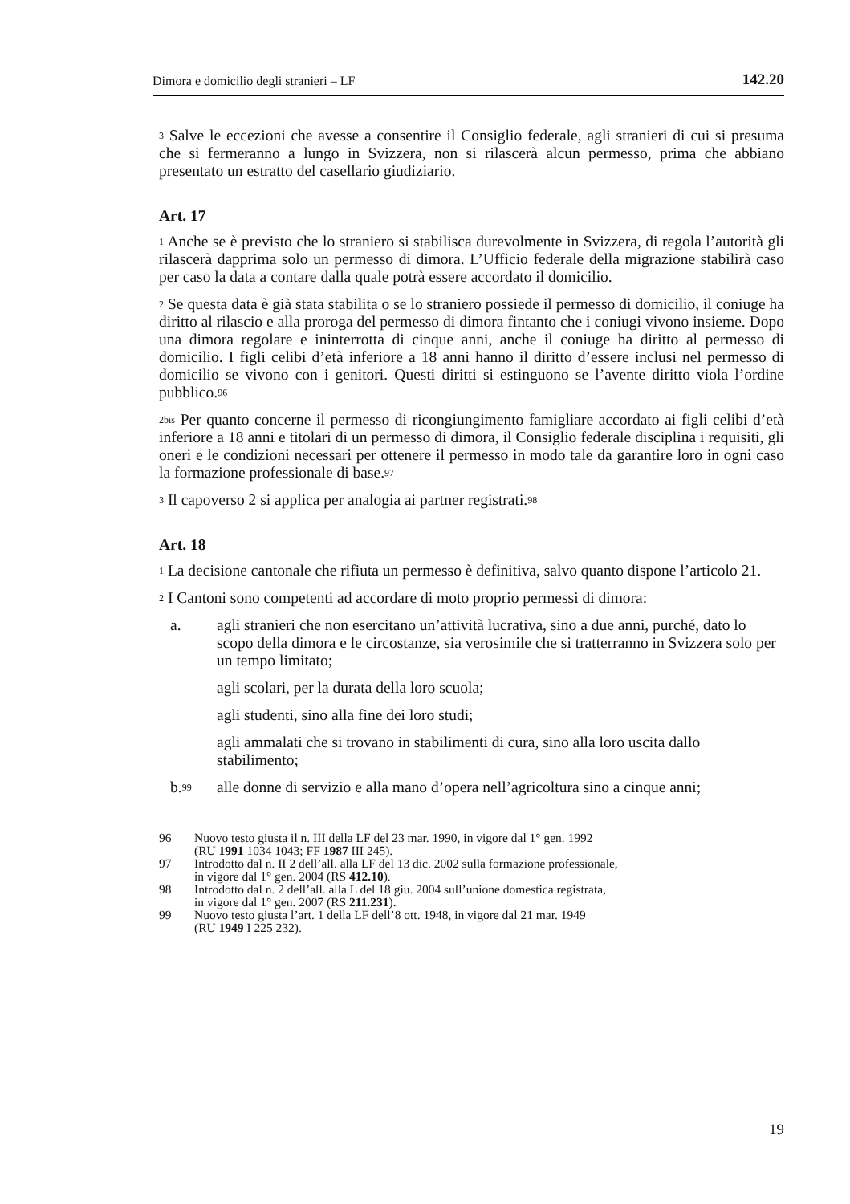Dimora e domicilio degli stranieri – LF 142.20
<sup>3</sup> Salve le eccezioni che avesse a consentire il Consiglio federale, agli stranieri di cui si presuma che si fermeranno a lungo in Svizzera, non si rilascerà alcun permesso, prima che abbiano presentato un estratto del casellario giudiziario.
Art. 17
<sup>1</sup> Anche se è previsto che lo straniero si stabilisca durevolmente in Svizzera, di regola l’autorità gli rilascerà dapprima solo un permesso di dimora. L’Ufficio federale della migrazione stabilirà caso per caso la data a contare dalla quale potrà essere accordato il domicilio.
<sup>2</sup> Se questa data è già stata stabilita o se lo straniero possiede il permesso di domicilio, il coniuge ha diritto al rilascio e alla proroga del permesso di dimora fintanto che i coniugi vivono insieme. Dopo una dimora regolare e ininterrotta di cinque anni, anche il coniuge ha diritto al permesso di domicilio. I figli celibi d’età inferiore a 18 anni hanno il diritto d’essere inclusi nel permesso di domicilio se vivono con i genitori. Questi diritti si estinguono se l’avente diritto viola l’ordine pubblico.<sup>96</sup>
<sup>2bis</sup> Per quanto concerne il permesso di ricongiungimento famigliare accordato ai figli celibi d’età inferiore a 18 anni e titolari di un permesso di dimora, il Consiglio federale disciplina i requisiti, gli oneri e le condizioni necessari per ottenere il permesso in modo tale da garantire loro in ogni caso la formazione professionale di base.<sup>97</sup>
<sup>3</sup> Il capoverso 2 si applica per analogia ai partner registrati.<sup>98</sup>
Art. 18
<sup>1</sup> La decisione cantonale che rifiuta un permesso è definitiva, salvo quanto dispone l’articolo 21.
<sup>2</sup> I Cantoni sono competenti ad accordare di moto proprio permessi di dimora:
a. agli stranieri che non esercitano un’attività lucrativa, sino a due anni, purché, dato lo scopo della dimora e le circostanze, sia verosimile che si tratterranno in Svizzera solo per un tempo limitato;
agli scolari, per la durata della loro scuola;
agli studenti, sino alla fine dei loro studi;
agli ammalati che si trovano in stabilimenti di cura, sino alla loro uscita dallo stabilimento;
b.<sup>99</sup> alle donne di servizio e alla mano d’opera nell’agricoltura sino a cinque anni;
96 Nuovo testo giusta il n. III della LF del 23 mar. 1990, in vigore dal 1° gen. 1992
(RU 1991 1034 1043; FF 1987 III 245).
97 Introdotto dal n. II 2 dell’all. alla LF del 13 dic. 2002 sulla formazione professionale,
in vigore dal 1° gen. 2004 (RS 412.10).
98 Introdotto dal n. 2 dell’all. alla L del 18 giu. 2004 sull’unione domestica registrata,
in vigore dal 1° gen. 2007 (RS 211.231).
99 Nuovo testo giusta l’art. 1 della LF dell’8 ott. 1948, in vigore dal 21 mar. 1949
(RU 1949 I 225 232).
19